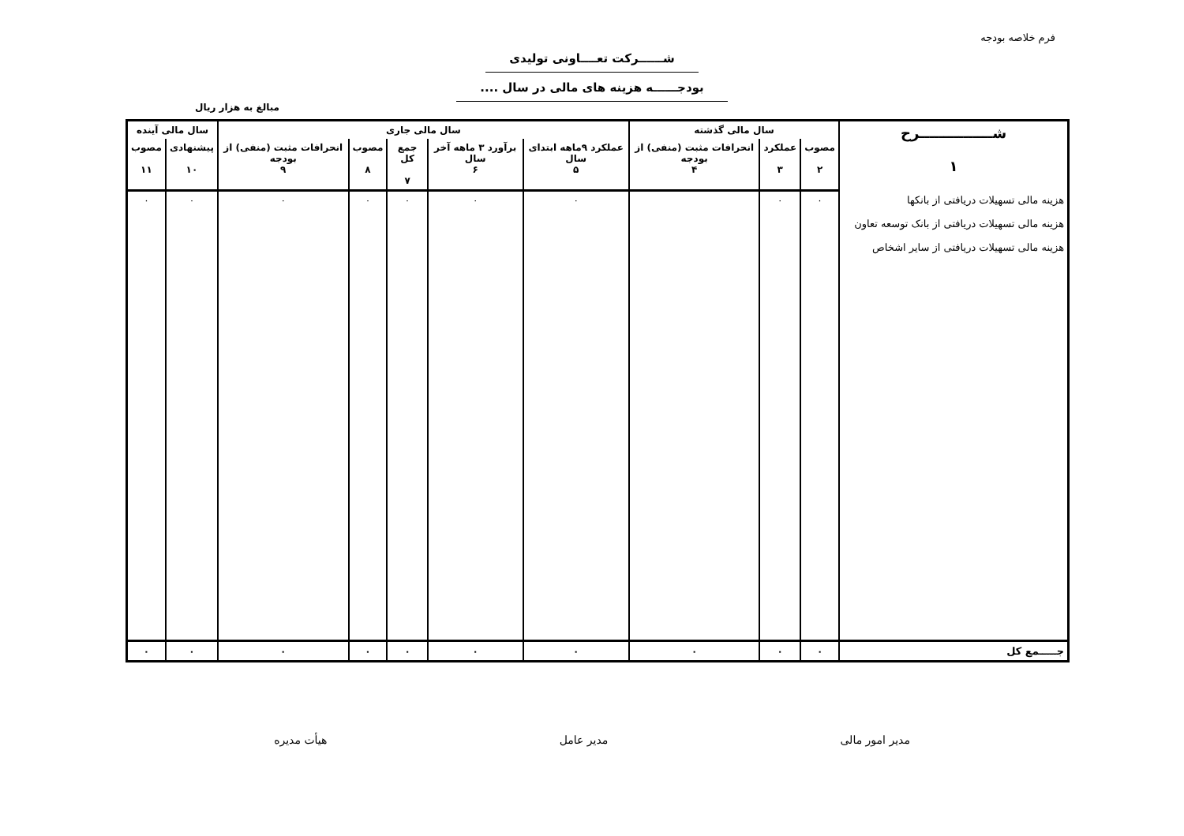فرم خلاصه بودجه
شــــــرکت تعــــاونی تولیدی
بودجــــــه هزینه های مالی در سال ....
مبالغ به هزار ریال
| شـــــــــــــــرح ۱ | سال مالی گذشته | | | سال مالی جاری | | | | | سال مالی آینده | |
| --- | --- | --- | --- | --- | --- | --- | --- | --- | --- | --- |
| | مصوب ۲ | عملکرد ۳ | انحرافات مثبت (منفی) از بودجه ۴ | عملکرد ۹ماهه ابتدای سال ۵ | برآورد ۳ ماهه آخر سال ۶ | جمع کل ۷ | مصوب ۸ | انحرافات مثبت (منفی) از بودجه ۹ | پیشنهادی ۱۰ | مصوب ۱۱ |
| هزینه مالی تسهیلات دریافتی از بانکها هزینه مالی تسهیلات دریافتی از بانک توسعه تعاون هزینه مالی تسهیلات دریافتی از سایر اشخاص | ۰ | ۰ | | ۰ | ۰ | ۰ | ۰ | ۰ | ۰ | ۰ |
| جـــــمع کل | ۰ | ۰ | ۰ | ۰ | ۰ | ۰ | ۰ | ۰ | ۰ | ۰ |
مدیر امور مالی مدیر عامل هیأت مدیره